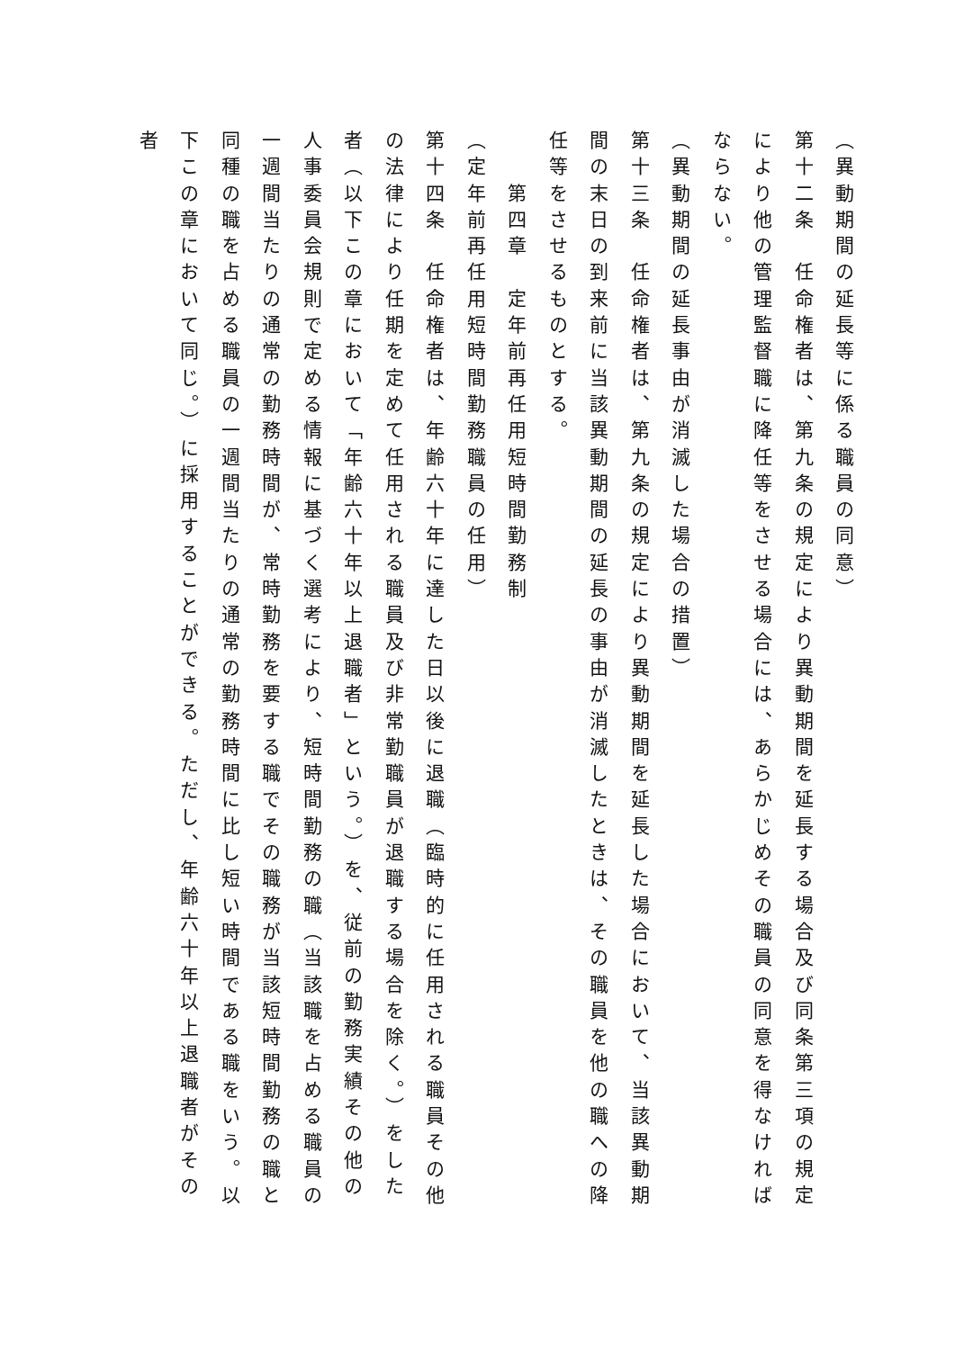（異動期間の延長等に係る職員の同意）
第十二条　任命権者は、第九条の規定により異動期間を延長する場合及び同条第三項の規定により他の管理監督職に降任等をさせる場合には、あらかじめその職員の同意を得なければならない。
（異動期間の延長事由が消滅した場合の措置）
第十三条　任命権者は、第九条の規定により異動期間を延長した場合において、当該異動期間の末日の到来前に当該異動期間の延長の事由が消滅したときは、その職員を他の職への降任等をさせるものとする。
　　第四章　定年前再任用短時間勤務制
（定年前再任用短時間勤務職員の任用）
第十四条　任命権者は、年齢六十年に達した日以後に退職（臨時的に任用される職員その他の法律により任期を定めて任用される職員及び非常勤職員が退職する場合を除く。）をした者（以下この章において「年齢六十年以上退職者」という。）を、従前の勤務実績その他の人事委員会規則で定める情報に基づく選考により、短時間勤務の職（当該職を占める職員の一週間当たりの通常の勤務時間が、常時勤務を要する職でその職務が当該短時間勤務の職と同種の職を占める職員の一週間当たりの通常の勤務時間に比し短い時間である職をいう。以下この章において同じ。）に採用することができる。ただし、年齢六十年以上退職者がその者